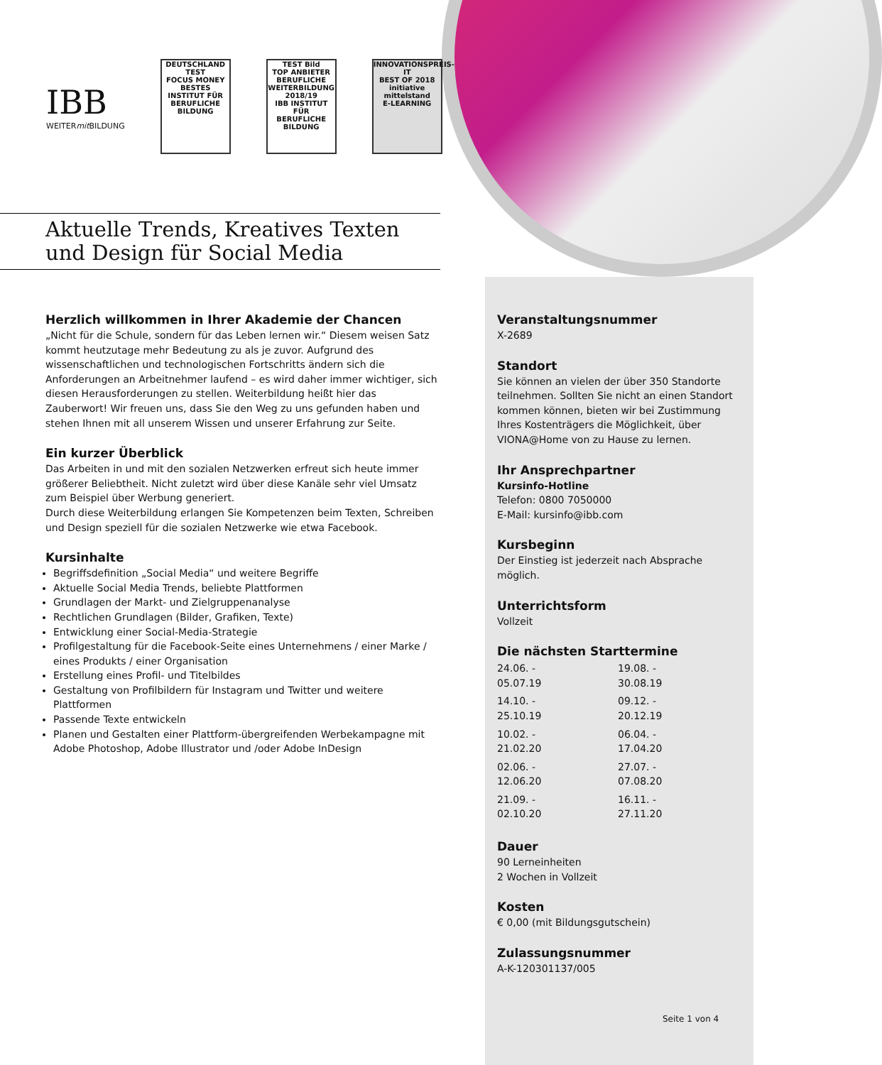IBB
WEITERmit BILDUNG
DEUTSCHLAND TEST
FOCUS MONEY
BESTES INSTITUT FÜR BERUFLICHE BILDUNG
TEST Bild
TOP ANBIETER BERUFLICHE WEITERBILDUNG 2018/19
IBB INSTITUT FÜR BERUFLICHE BILDUNG
INNOVATIONSPREIS-IT
BEST OF 2018
initiative mittelstand
E-LEARNING
Aktuelle Trends, Kreatives Texten und Design für Social Media
Herzlich willkommen in Ihrer Akademie der Chancen
„Nicht für die Schule, sondern für das Leben lernen wir.“ Diesem weisen Satz kommt heutzutage mehr Bedeutung zu als je zuvor. Aufgrund des wissenschaftlichen und technologischen Fortschritts ändern sich die Anforderungen an Arbeitnehmer laufend – es wird daher immer wichtiger, sich diesen Herausforderungen zu stellen. Weiterbildung heißt hier das Zauberwort! Wir freuen uns, dass Sie den Weg zu uns gefunden haben und stehen Ihnen mit all unserem Wissen und unserer Erfahrung zur Seite.
Ein kurzer Überblick
Das Arbeiten in und mit den sozialen Netzwerken erfreut sich heute immer größerer Beliebtheit. Nicht zuletzt wird über diese Kanäle sehr viel Umsatz zum Beispiel über Werbung generiert.
Durch diese Weiterbildung erlangen Sie Kompetenzen beim Texten, Schreiben und Design speziell für die sozialen Netzwerke wie etwa Facebook.
Kursinhalte
Begriffsdefinition „Social Media“ und weitere Begriffe
Aktuelle Social Media Trends, beliebte Plattformen
Grundlagen der Markt- und Zielgruppenanalyse
Rechtlichen Grundlagen (Bilder, Grafiken, Texte)
Entwicklung einer Social-Media-Strategie
Profilgestaltung für die Facebook-Seite eines Unternehmens / einer Marke / eines Produkts / einer Organisation
Erstellung eines Profil- und Titelbildes
Gestaltung von Profilbildern für Instagram und Twitter und weitere Plattformen
Passende Texte entwickeln
Planen und Gestalten einer Plattform-übergreifenden Werbekampagne mit Adobe Photoshop, Adobe Illustrator und /oder Adobe InDesign
Veranstaltungsnummer
X-2689
Standort
Sie können an vielen der über 350 Standorte teilnehmen. Sollten Sie nicht an einen Standort kommen können, bieten wir bei Zustimmung Ihres Kostenträgers die Möglichkeit, über VIONA@Home von zu Hause zu lernen.
Ihr Ansprechpartner
Kursinfo-Hotline
Telefon: 0800 7050000
E-Mail: kursinfo@ibb.com
Kursbeginn
Der Einstieg ist jederzeit nach Absprache möglich.
Unterrichtsform
Vollzeit
Die nächsten Starttermine
| 24.06. - 05.07.19 | 19.08. - 30.08.19 |
| 14.10. - 25.10.19 | 09.12. - 20.12.19 |
| 10.02. - 21.02.20 | 06.04. - 17.04.20 |
| 02.06. - 12.06.20 | 27.07. - 07.08.20 |
| 21.09. - 02.10.20 | 16.11. - 27.11.20 |
Dauer
90 Lerneinheiten
2 Wochen in Vollzeit
Kosten
€ 0,00 (mit Bildungsgutschein)
Zulassungsnummer
A-K-120301137/005
Seite 1 von 4